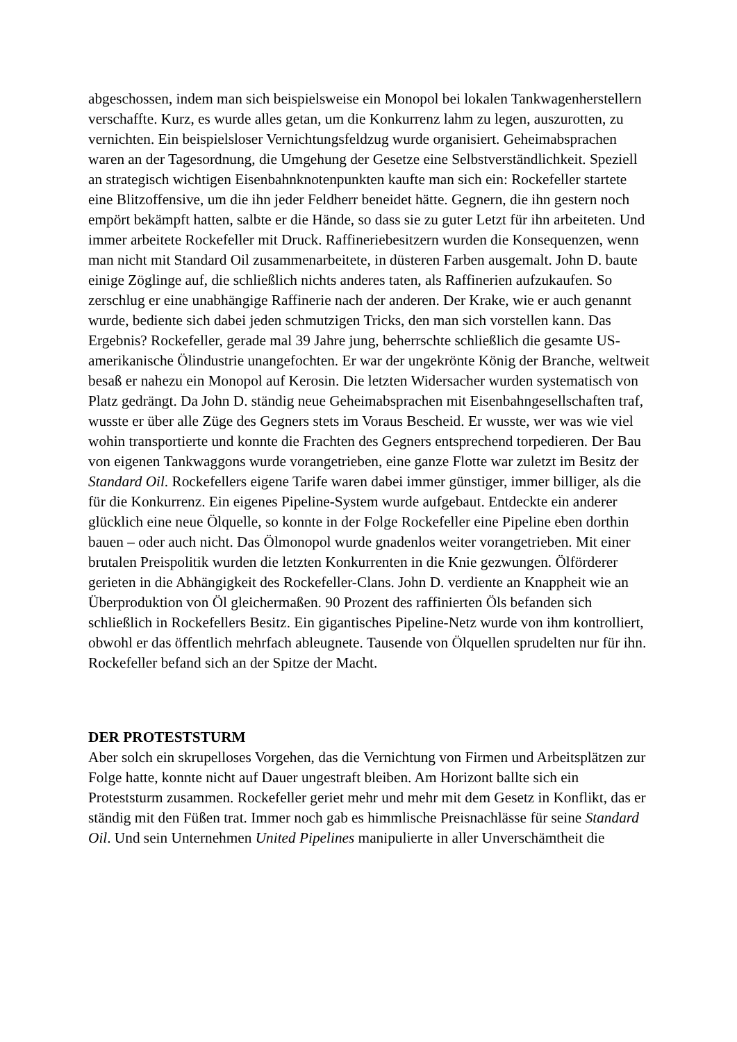abgeschossen, indem man sich beispielsweise ein Monopol bei lokalen Tankwagenherstellern verschaffte. Kurz, es wurde alles getan, um die Konkurrenz lahm zu legen, auszurotten, zu vernichten. Ein beispielsloser Vernichtungsfeldzug wurde organisiert. Geheimabsprachen waren an der Tagesordnung, die Umgehung der Gesetze eine Selbstverständlichkeit. Speziell an strategisch wichtigen Eisenbahnknotenpunkten kaufte man sich ein: Rockefeller startete eine Blitzoffensive, um die ihn jeder Feldherr beneidet hätte. Gegnern, die ihn gestern noch empört bekämpft hatten, salbte er die Hände, so dass sie zu guter Letzt für ihn arbeiteten. Und immer arbeitete Rockefeller mit Druck. Raffineriebesitzern wurden die Konsequenzen, wenn man nicht mit Standard Oil zusammenarbeitete, in düsteren Farben ausgemalt. John D. baute einige Zöglinge auf, die schließlich nichts anderes taten, als Raffinerien aufzukaufen. So zerschlug er eine unabhängige Raffinerie nach der anderen. Der Krake, wie er auch genannt wurde, bediente sich dabei jeden schmutzigen Tricks, den man sich vorstellen kann. Das Ergebnis? Rockefeller, gerade mal 39 Jahre jung, beherrschte schließlich die gesamte US-amerikanische Ölindustrie unangefochten. Er war der ungekrönte König der Branche, weltweit besaß er nahezu ein Monopol auf Kerosin. Die letzten Widersacher wurden systematisch von Platz gedrängt. Da John D. ständig neue Geheimabsprachen mit Eisenbahngesellschaften traf, wusste er über alle Züge des Gegners stets im Voraus Bescheid. Er wusste, wer was wie viel wohin transportierte und konnte die Frachten des Gegners entsprechend torpedieren. Der Bau von eigenen Tankwaggons wurde vorangetrieben, eine ganze Flotte war zuletzt im Besitz der Standard Oil. Rockefellers eigene Tarife waren dabei immer günstiger, immer billiger, als die für die Konkurrenz. Ein eigenes Pipeline-System wurde aufgebaut. Entdeckte ein anderer glücklich eine neue Ölquelle, so konnte in der Folge Rockefeller eine Pipeline eben dorthin bauen – oder auch nicht. Das Ölmonopol wurde gnadenlos weiter vorangetrieben. Mit einer brutalen Preispolitik wurden die letzten Konkurrenten in die Knie gezwungen. Ölförderer gerieten in die Abhängigkeit des Rockefeller-Clans. John D. verdiente an Knappheit wie an Überproduktion von Öl gleichermaßen. 90 Prozent des raffinierten Öls befanden sich schließlich in Rockefellers Besitz. Ein gigantisches Pipeline-Netz wurde von ihm kontrolliert, obwohl er das öffentlich mehrfach ableugnete. Tausende von Ölquellen sprudelten nur für ihn. Rockefeller befand sich an der Spitze der Macht.
DER PROTESTSTURM
Aber solch ein skrupelloses Vorgehen, das die Vernichtung von Firmen und Arbeitsplätzen zur Folge hatte, konnte nicht auf Dauer ungestraft bleiben. Am Horizont ballte sich ein Proteststurm zusammen. Rockefeller geriet mehr und mehr mit dem Gesetz in Konflikt, das er ständig mit den Füßen trat. Immer noch gab es himmlische Preisnachlässe für seine Standard Oil. Und sein Unternehmen United Pipelines manipulierte in aller Unverschämtheit die